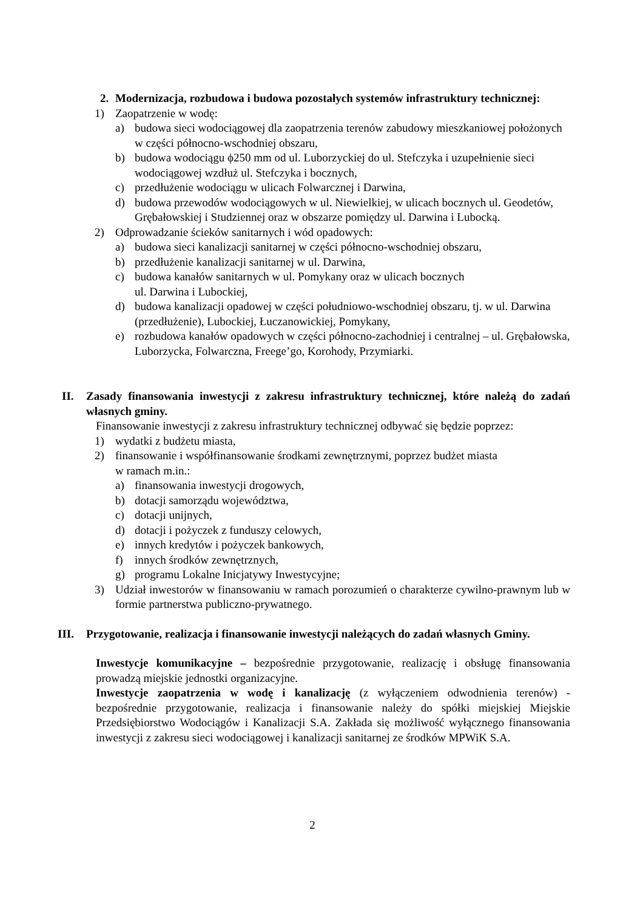2. Modernizacja, rozbudowa i budowa pozostałych systemów infrastruktury technicznej:
1) Zaopatrzenie w wodę:
a) budowa sieci wodociągowej dla zaopatrzenia terenów zabudowy mieszkaniowej położonych w części północno-wschodniej obszaru,
b) budowa wodociągu ϕ250 mm od ul. Luborzyckiej do ul. Stefczyka i uzupełnienie sieci wodociągowej wzdłuż ul. Stefczyka i bocznych,
c) przedłużenie wodociągu w ulicach Folwarcznej i Darwina,
d) budowa przewodów wodociągowych w ul. Niewielkiej, w ulicach bocznych ul. Geodetów, Grębałowskiej i Studziennej oraz w obszarze pomiędzy ul. Darwina i Lubocką.
2) Odprowadzanie ścieków sanitarnych i wód opadowych:
a) budowa sieci kanalizacji sanitarnej w części północno-wschodniej obszaru,
b) przedłużenie kanalizacji sanitarnej w ul. Darwina,
c) budowa kanałów sanitarnych w ul. Pomykany oraz w ulicach bocznych
ul. Darwina i Lubockiej,
d) budowa kanalizacji opadowej w części południowo-wschodniej obszaru, tj. w ul. Darwina (przedłużenie), Lubockiej, Łuczanowickiej, Pomykany,
e) rozbudowa kanałów opadowych w części północno-zachodniej i centralnej – ul. Grębałowska, Luborzycka, Folwarczna, Freege’go, Korohody, Przymiarki.
II. Zasady finansowania inwestycji z zakresu infrastruktury technicznej, które należą do zadań własnych gminy.
Finansowanie inwestycji z zakresu infrastruktury technicznej odbywać się będzie poprzez:
1) wydatki z budżetu miasta,
2) finansowanie i współfinansowanie środkami zewnętrznymi, poprzez budżet miasta
w ramach m.in.:
a) finansowania inwestycji drogowych,
b) dotacji samorządu województwa,
c) dotacji unijnych,
d) dotacji i pożyczek z funduszy celowych,
e) innych kredytów i pożyczek bankowych,
f) innych środków zewnętrznych,
g) programu Lokalne Inicjatywy Inwestycyjne;
3) Udział inwestorów w finansowaniu w ramach porozumień o charakterze cywilno-prawnym lub w formie partnerstwa publiczno-prywatnego.
III. Przygotowanie, realizacja i finansowanie inwestycji należących do zadań własnych Gminy.
Inwestycje komunikacyjne – bezpośrednie przygotowanie, realizację i obsługę finansowania prowadzą miejskie jednostki organizacyjne.
Inwestycje zaopatrzenia w wodę i kanalizację (z wyłączeniem odwodnienia terenów) - bezpośrednie przygotowanie, realizacja i finansowanie należy do spółki miejskiej Miejskie Przedsiębiorstwo Wodociągów i Kanalizacji S.A. Zakłada się możliwość wyłącznego finansowania inwestycji z zakresu sieci wodociągowej i kanalizacji sanitarnej ze środków MPWiK S.A.
2